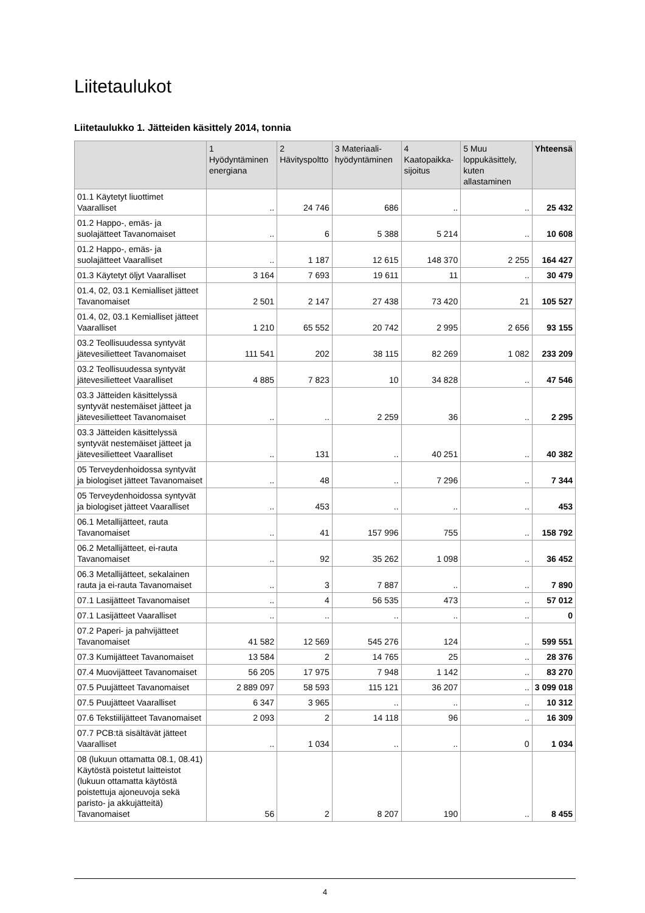Liitetaulukot
Liitetaulukko 1. Jätteiden käsittely 2014, tonnia
| | 1 Hyödyntäminen energiana | 2 Hävityspoltto | 3 Materiaali-hyödyntäminen | 4 Kaatopaikka-sijoitus | 5 Muu loppukäsittely, kuten allastaminen | Yhteensä |
| --- | --- | --- | --- | --- | --- | --- |
| 01.1 Käytetyt liuottimet Vaaralliset | .. | 24 746 | 686 | .. | .. | 25 432 |
| 01.2 Happo-, emäs- ja suolajätteet Tavanomaiset | .. | 6 | 5 388 | 5 214 | .. | 10 608 |
| 01.2 Happo-, emäs- ja suolajätteet Vaaralliset | .. | 1 187 | 12 615 | 148 370 | 2 255 | 164 427 |
| 01.3 Käytetyt öljyt Vaaralliset | 3 164 | 7 693 | 19 611 | 11 | .. | 30 479 |
| 01.4, 02, 03.1 Kemialliset jätteet Tavanomaiset | 2 501 | 2 147 | 27 438 | 73 420 | 21 | 105 527 |
| 01.4, 02, 03.1 Kemialliset jätteet Vaaralliset | 1 210 | 65 552 | 20 742 | 2 995 | 2 656 | 93 155 |
| 03.2 Teollisuudessa syntyvät jätevesilietteet Tavanomaiset | 111 541 | 202 | 38 115 | 82 269 | 1 082 | 233 209 |
| 03.2 Teollisuudessa syntyvät jätevesilietteet Vaaralliset | 4 885 | 7 823 | 10 | 34 828 | .. | 47 546 |
| 03.3 Jätteiden käsittelyssä syntyvät nestemäiset jätteet ja jätevesilietteet Tavanomaiset | .. | .. | 2 259 | 36 | .. | 2 295 |
| 03.3 Jätteiden käsittelyssä syntyvät nestemäiset jätteet ja jätevesilietteet Vaaralliset | .. | 131 | .. | 40 251 | .. | 40 382 |
| 05 Terveydenhoidossa syntyvät ja biologiset jätteet Tavanomaiset | .. | 48 | .. | 7 296 | .. | 7 344 |
| 05 Terveydenhoidossa syntyvät ja biologiset jätteet Vaaralliset | .. | 453 | .. | .. | .. | 453 |
| 06.1 Metallijätteet, rauta Tavanomaiset | .. | 41 | 157 996 | 755 | .. | 158 792 |
| 06.2 Metallijätteet, ei-rauta Tavanomaiset | .. | 92 | 35 262 | 1 098 | .. | 36 452 |
| 06.3 Metallijätteet, sekalainen rauta ja ei-rauta Tavanomaiset | .. | 3 | 7 887 | .. | .. | 7 890 |
| 07.1 Lasijätteet Tavanomaiset | .. | 4 | 56 535 | 473 | .. | 57 012 |
| 07.1 Lasijätteet Vaaralliset | .. | .. | .. | .. | .. | 0 |
| 07.2 Paperi- ja pahvijätteet Tavanomaiset | 41 582 | 12 569 | 545 276 | 124 | .. | 599 551 |
| 07.3 Kumijätteet Tavanomaiset | 13 584 | 2 | 14 765 | 25 | .. | 28 376 |
| 07.4 Muovijätteet Tavanomaiset | 56 205 | 17 975 | 7 948 | 1 142 | .. | 83 270 |
| 07.5 Puujätteet Tavanomaiset | 2 889 097 | 58 593 | 115 121 | 36 207 | .. | 3 099 018 |
| 07.5 Puujätteet Vaaralliset | 6 347 | 3 965 | .. | .. | .. | 10 312 |
| 07.6 Tekstiilijätteet Tavanomaiset | 2 093 | 2 | 14 118 | 96 | .. | 16 309 |
| 07.7 PCB:tä sisältävät jätteet Vaaralliset | .. | 1 034 | .. | .. | 0 | 1 034 |
| 08 (lukuun ottamatta 08.1, 08.41) Käytöstä poistetut laitteistot (lukuun ottamatta käytöstä poistettuja ajoneuvoja sekä paristo- ja akkujätteitä) Tavanomaiset | 56 | 2 | 8 207 | 190 | .. | 8 455 |
4